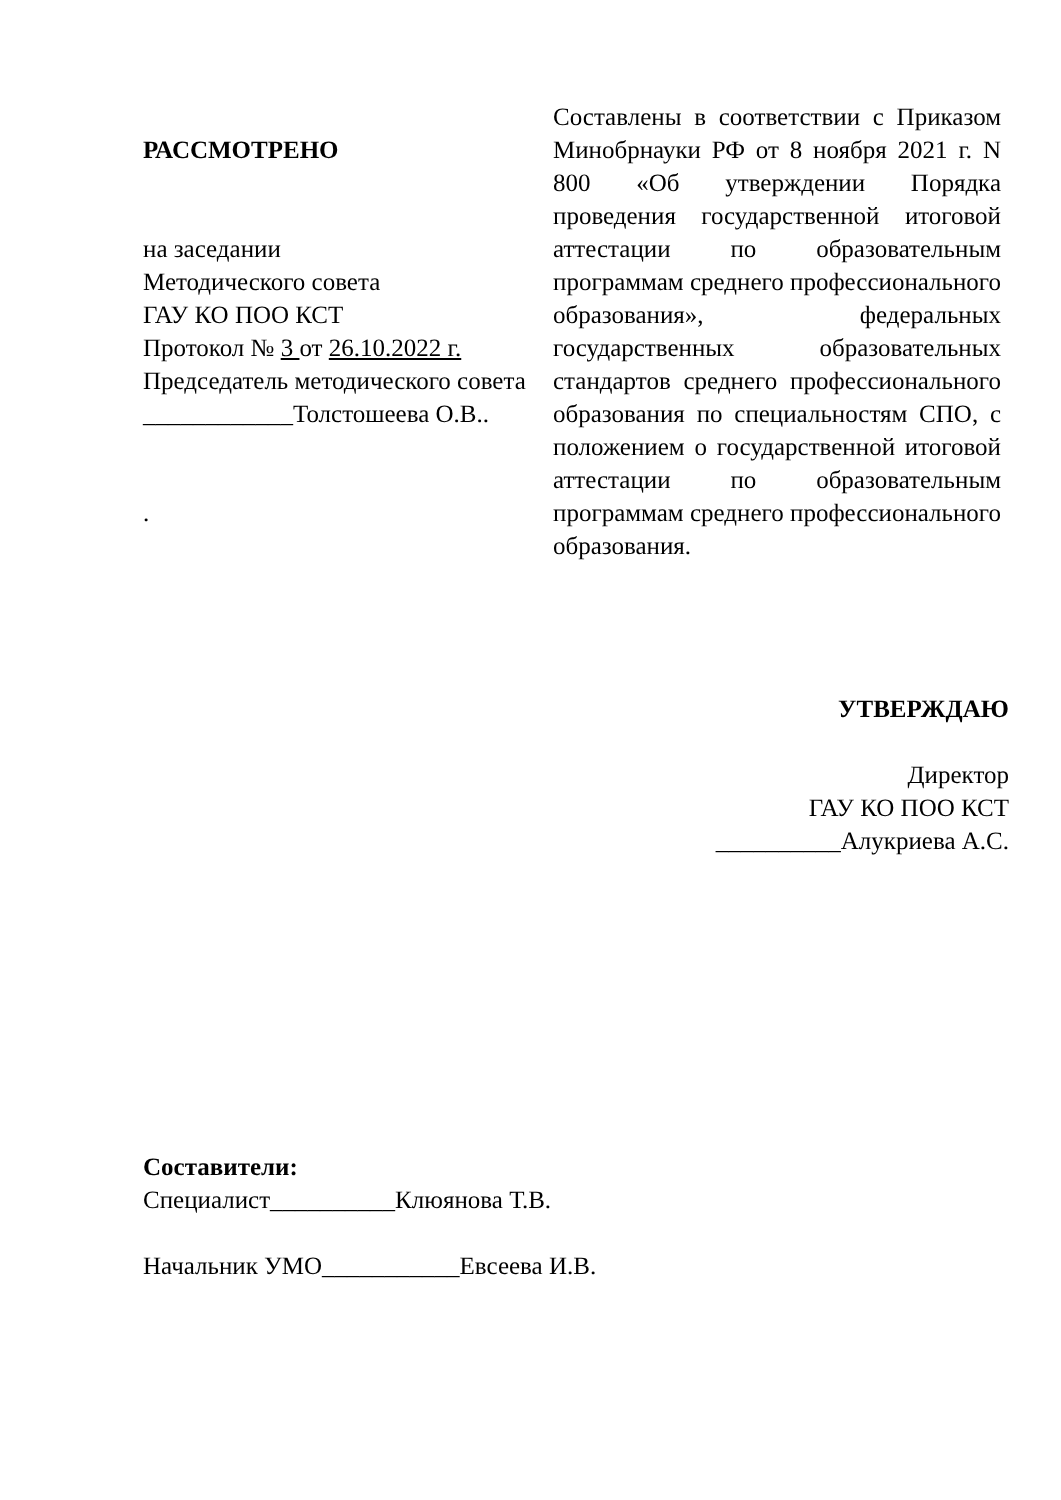РАССМОТРЕНО
на заседании
Методического совета
ГАУ КО ПОО КСТ
Протокол № 3 от 26.10.2022 г.
Председатель методического совета
____________Толстошеева О.В..
.
Составлены в соответствии с Приказом Минобрнауки РФ от 8 ноября 2021 г. N 800 «Об утверждении Порядка проведения государственной итоговой аттестации по образовательным программам среднего профессионального образования», федеральных государственных образовательных стандартов среднего профессионального образования по специальностям СПО, с положением о государственной итоговой аттестации по образовательным программам среднего профессионального образования.
УТВЕРЖДАЮ
Директор
ГАУ КО ПОО КСТ
__________Алукриева А.С.
Составители:
Специалист__________Клюянова Т.В.
Начальник УМО___________Евсеева И.В.